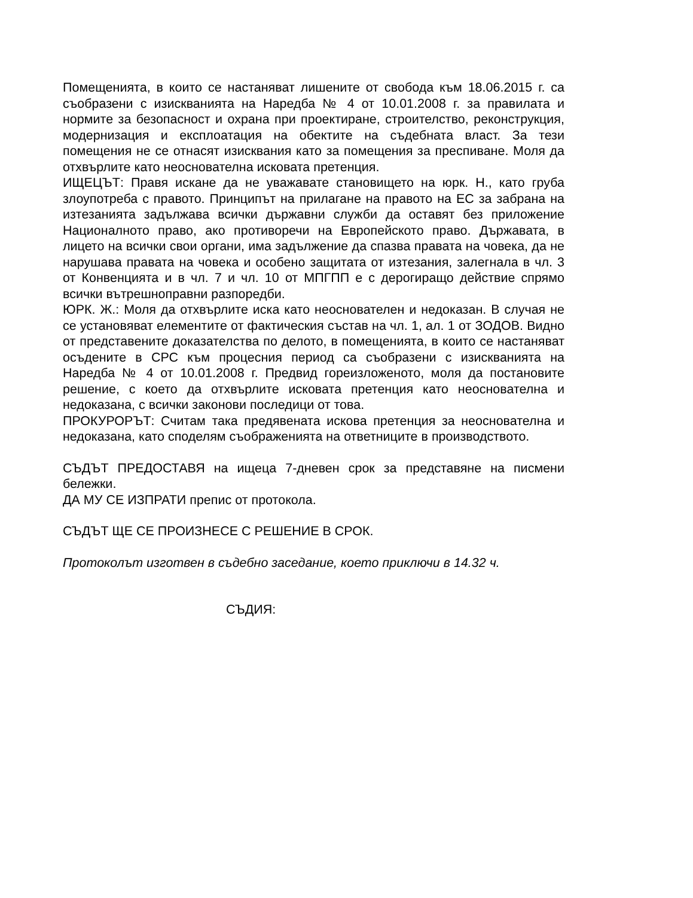Помещенията, в които се настаняват лишените от свобода към 18.06.2015 г. са съобразени с изискванията на Наредба № 4 от 10.01.2008 г. за правилата и нормите за безопасност и охрана при проектиране, строителство, реконструкция, модернизация и експлоатация на обектите на съдебната власт. За тези помещения не се отнасят изисквания като за помещения за преспиване. Моля да отхвърлите като неоснователна исковата претенция.
ИЩЕЦЪТ: Правя искане да не уважавате становището на юрк. Н., като груба злоупотреба с правото. Принципът на прилагане на правото на ЕС за забрана на изтезанията задължава всички държавни служби да оставят без приложение Националното право, ако противоречи на Европейското право. Държавата, в лицето на всички свои органи, има задължение да спазва правата на човека, да не нарушава правата на човека и особено защитата от изтезания, залегнала в чл. 3 от Конвенцията и в чл. 7 и чл. 10 от МПГПП е с дерогиращо действие спрямо всички вътрешноправни разпоредби.
ЮРК. Ж.: Моля да отхвърлите иска като неоснователен и недоказан. В случая не се установяват елементите от фактическия състав на чл. 1, ал. 1 от ЗОДОВ. Видно от представените доказателства по делото, в помещенията, в които се настаняват осъдените в СРС към процесния период са съобразени с изискванията на Наредба № 4 от 10.01.2008 г. Предвид гореизложеното, моля да постановите решение, с което да отхвърлите исковата претенция като неоснователна и недоказана, с всички законови последици от това.
ПРОКУРОРЪТ: Считам така предявената искова претенция за неоснователна и недоказана, като споделям съображенията на ответниците в производството.
СЪДЪТ ПРЕДОСТАВЯ на ищеца 7-дневен срок за представяне на писмени бележки.
ДА МУ СЕ ИЗПРАТИ препис от протокола.
СЪДЪТ ЩЕ СЕ ПРОИЗНЕСЕ С РЕШЕНИЕ В СРОК.
Протоколът изготвен в съдебно заседание, което приключи в 14.32 ч.
СЪДИЯ: